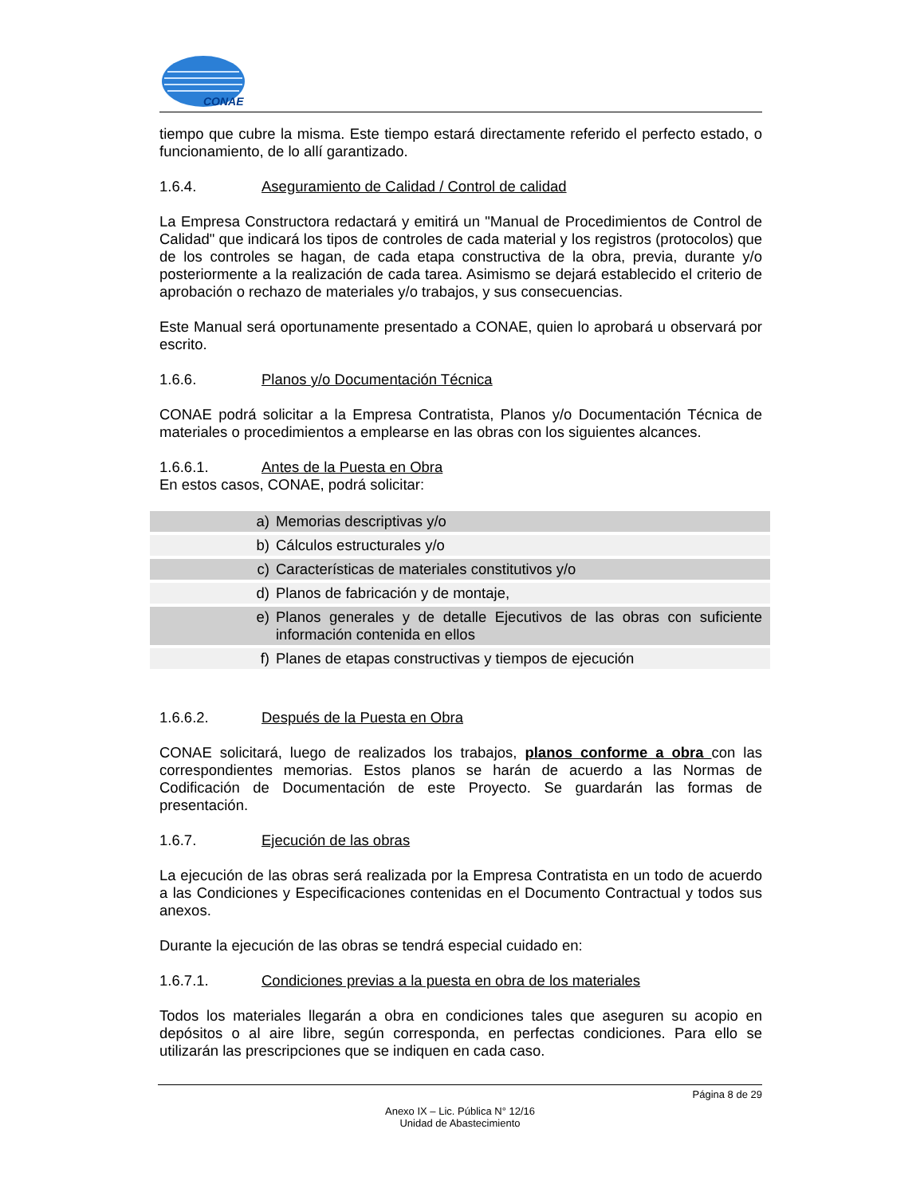CONAE
tiempo que cubre la misma. Este tiempo estará directamente referido el perfecto estado, o funcionamiento, de lo allí garantizado.
1.6.4. Aseguramiento de Calidad / Control de calidad
La Empresa Constructora redactará y emitirá un "Manual de Procedimientos de Control de Calidad" que indicará los tipos de controles de cada material y los registros (protocolos) que de los controles se hagan, de cada etapa constructiva de la obra, previa, durante y/o posteriormente a la realización de cada tarea. Asimismo se dejará establecido el criterio de aprobación o rechazo de materiales y/o trabajos, y sus consecuencias.
Este Manual será oportunamente presentado a CONAE, quien lo aprobará u observará por escrito.
1.6.6. Planos y/o Documentación Técnica
CONAE podrá solicitar a la Empresa Contratista, Planos y/o Documentación Técnica de materiales o procedimientos a emplearse en las obras con los siguientes alcances.
1.6.6.1. Antes de la Puesta en Obra
En estos casos, CONAE, podrá solicitar:
a) Memorias descriptivas y/o
b) Cálculos estructurales y/o
c) Características de materiales constitutivos y/o
d) Planos de fabricación y de montaje,
e) Planos generales y de detalle Ejecutivos de las obras con suficiente información contenida en ellos
f) Planes de etapas constructivas y tiempos de ejecución
1.6.6.2. Después de la Puesta en Obra
CONAE solicitará, luego de realizados los trabajos, planos conforme a obra con las correspondientes memorias. Estos planos se harán de acuerdo a las Normas de Codificación de Documentación de este Proyecto. Se guardarán las formas de presentación.
1.6.7. Ejecución de las obras
La ejecución de las obras será realizada por la Empresa Contratista en un todo de acuerdo a las Condiciones y Especificaciones contenidas en el Documento Contractual y todos sus anexos.
Durante la ejecución de las obras se tendrá especial cuidado en:
1.6.7.1. Condiciones previas a la puesta en obra de los materiales
Todos los materiales llegarán a obra en condiciones tales que aseguren su acopio en depósitos o al aire libre, según corresponda, en perfectas condiciones. Para ello se utilizarán las prescripciones que se indiquen en cada caso.
Página 8 de 29
Anexo IX – Lic. Pública N° 12/16
Unidad de Abastecimiento